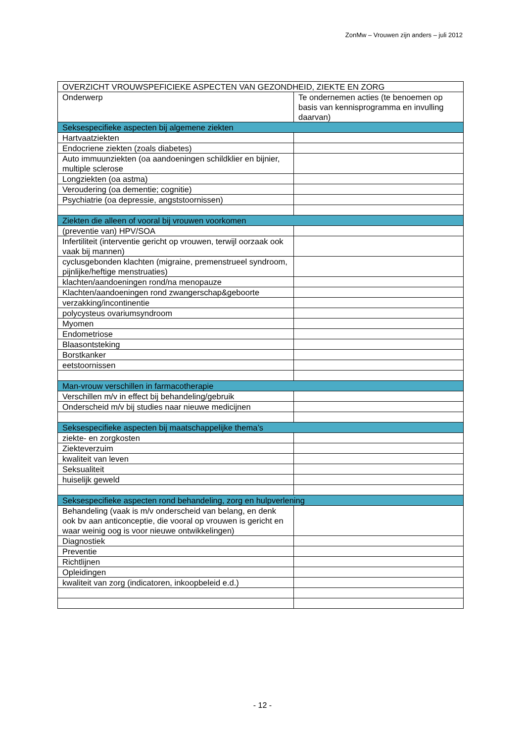ZonMw – Vrouwen zijn anders – juli 2012
| OVERZICHT VROUWSPEFICIEKE ASPECTEN VAN GEZONDHEID, ZIEKTE EN ZORG | |
| Onderwerp | Te ondernemen acties (te benoemen op basis van kennisprogramma en invulling daarvan) |
| Seksespecifieke aspecten bij algemene ziekten | |
| Hartvaatziekten | |
| Endocriene ziekten (zoals diabetes) | |
| Auto immuunziekten (oa aandoeningen schildklier en bijnier, multiple sclerose | |
| Longziekten (oa astma) | |
| Veroudering (oa dementie; cognitie) | |
| Psychiatrie (oa depressie, angststoornissen) | |
| Ziekten die alleen of vooral bij vrouwen voorkomen | |
| (preventie van) HPV/SOA | |
| Infertiliteit (interventie gericht op vrouwen, terwijl oorzaak ook vaak bij mannen) | |
| cyclusgebonden klachten (migraine, premenstrueel syndroom, pijnlijke/heftige menstruaties) | |
| klachten/aandoeningen rond/na menopauze | |
| Klachten/aandoeningen rond zwangerschap&geboorte | |
| verzakking/incontinentie | |
| polycysteus ovariumsyndroom | |
| Myomen | |
| Endometriose | |
| Blaasontsteking | |
| Borstkanker | |
| eetstoornissen | |
| Man-vrouw verschillen in farmacotherapie | |
| Verschillen m/v in effect bij behandeling/gebruik | |
| Onderscheid m/v bij studies naar nieuwe medicijnen | |
| Seksespecifieke aspecten bij maatschappelijke thema’s | |
| ziekte- en zorgkosten | |
| Ziekteverzuim | |
| kwaliteit van leven | |
| Seksualiteit | |
| huiselijk geweld | |
| Seksespecifieke aspecten rond behandeling, zorg en hulpverlening | |
| Behandeling (vaak is m/v onderscheid van belang, en denk ook bv aan anticonceptie, die vooral op vrouwen is gericht en waar weinig oog is voor nieuwe ontwikkelingen) | |
| Diagnostiek | |
| Preventie | |
| Richtlijnen | |
| Opleidingen | |
| kwaliteit van zorg (indicatoren, inkoopbeleid e.d.) | |
- 12 -